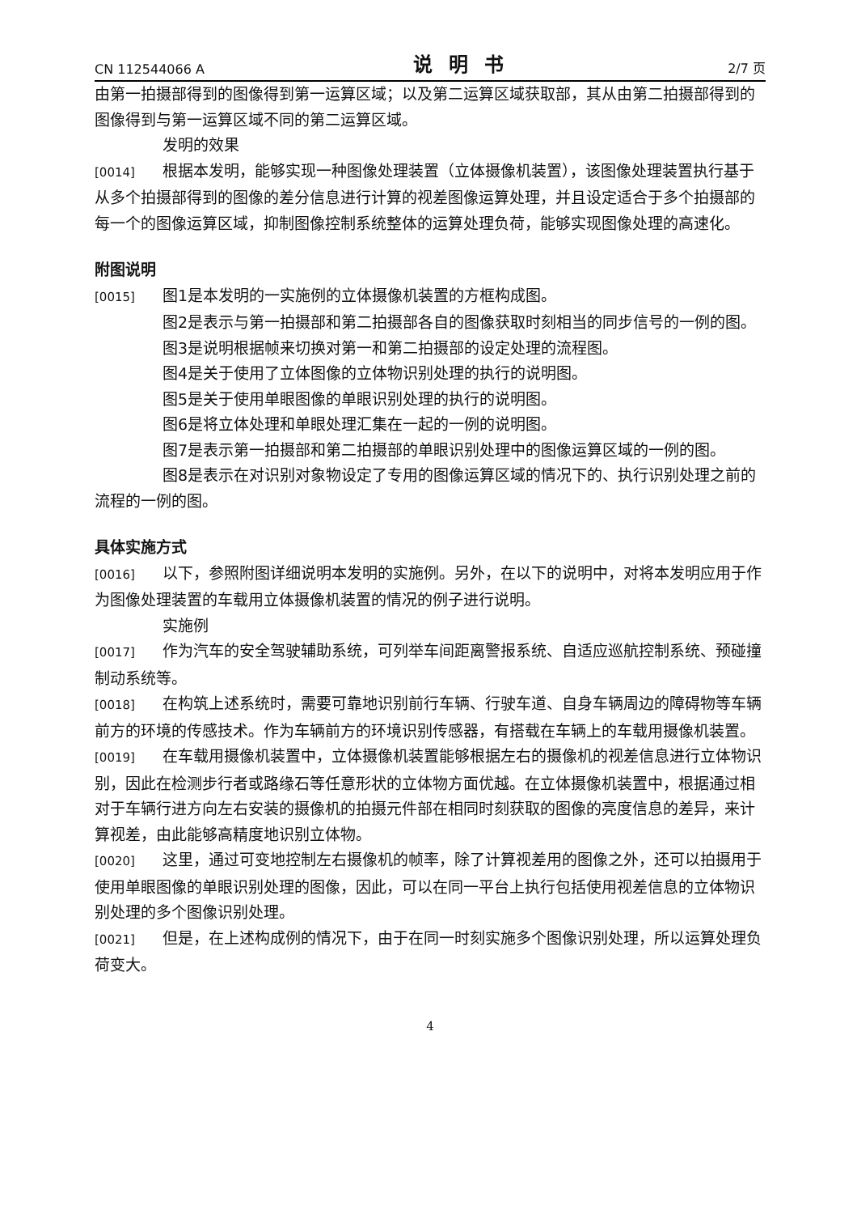CN 112544066 A 说明书 2/7 页
由第一拍摄部得到的图像得到第一运算区域；以及第二运算区域获取部，其从由第二拍摄部得到的图像得到与第一运算区域不同的第二运算区域。
发明的效果
[0014] 根据本发明，能够实现一种图像处理装置（立体摄像机装置），该图像处理装置执行基于从多个拍摄部得到的图像的差分信息进行计算的视差图像运算处理，并且设定适合于多个拍摄部的每一个的图像运算区域，抑制图像控制系统整体的运算处理负荷，能够实现图像处理的高速化。
附图说明
[0015] 图1是本发明的一实施例的立体摄像机装置的方框构成图。
图2是表示与第一拍摄部和第二拍摄部各自的图像获取时刻相当的同步信号的一例的图。
图3是说明根据帧来切换对第一和第二拍摄部的设定处理的流程图。
图4是关于使用了立体图像的立体物识别处理的执行的说明图。
图5是关于使用单眼图像的单眼识别处理的执行的说明图。
图6是将立体处理和单眼处理汇集在一起的一例的说明图。
图7是表示第一拍摄部和第二拍摄部的单眼识别处理中的图像运算区域的一例的图。
图8是表示在对识别对象物设定了专用的图像运算区域的情况下的、执行识别处理之前的流程的一例的图。
具体实施方式
[0016] 以下，参照附图详细说明本发明的实施例。另外，在以下的说明中，对将本发明应用于作为图像处理装置的车载用立体摄像机装置的情况的例子进行说明。
实施例
[0017] 作为汽车的安全驾驶辅助系统，可列举车间距离警报系统、自适应巡航控制系统、预碰撞制动系统等。
[0018] 在构筑上述系统时，需要可靠地识别前行车辆、行驶车道、自身车辆周边的障碍物等车辆前方的环境的传感技术。作为车辆前方的环境识别传感器，有搭载在车辆上的车载用摄像机装置。
[0019] 在车载用摄像机装置中，立体摄像机装置能够根据左右的摄像机的视差信息进行立体物识别，因此在检测步行者或路缘石等任意形状的立体物方面优越。在立体摄像机装置中，根据通过相对于车辆行进方向左右安装的摄像机的拍摄元件部在相同时刻获取的图像的亮度信息的差异，来计算视差，由此能够高精度地识别立体物。
[0020] 这里，通过可变地控制左右摄像机的帧率，除了计算视差用的图像之外，还可以拍摄用于使用单眼图像的单眼识别处理的图像，因此，可以在同一平台上执行包括使用视差信息的立体物识别处理的多个图像识别处理。
[0021] 但是，在上述构成例的情况下，由于在同一时刻实施多个图像识别处理，所以运算处理负荷变大。
4